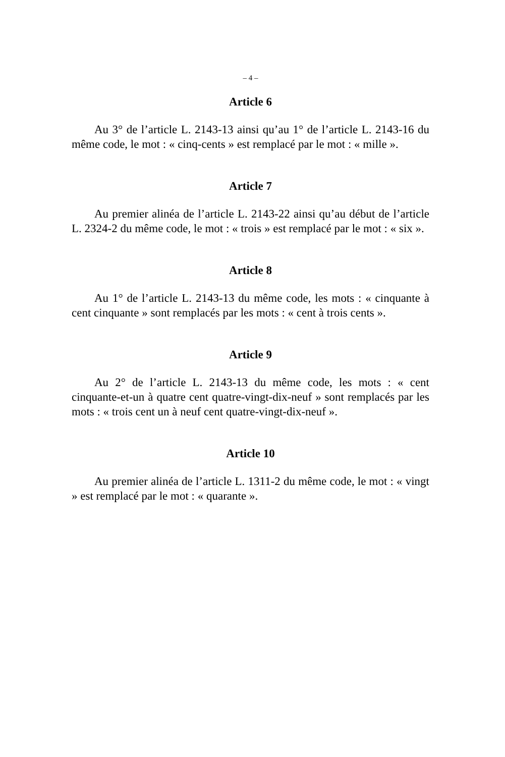– 4 –
Article 6
Au 3° de l’article L. 2143-13 ainsi qu’au 1° de l’article L. 2143-16 du même code, le mot : « cinq-cents » est remplacé par le mot : « mille ».
Article 7
Au premier alinéa de l’article L. 2143-22 ainsi qu’au début de l’article L. 2324-2 du même code, le mot : « trois » est remplacé par le mot : « six ».
Article 8
Au 1° de l’article L. 2143-13 du même code, les mots : « cinquante à cent cinquante » sont remplacés par les mots : « cent à trois cents ».
Article 9
Au 2° de l’article L. 2143-13 du même code, les mots : « cent cinquante-et-un à quatre cent quatre-vingt-dix-neuf » sont remplacés par les mots : « trois cent un à neuf cent quatre-vingt-dix-neuf ».
Article 10
Au premier alinéa de l’article L. 1311-2 du même code, le mot : « vingt » est remplacé par le mot : « quarante ».